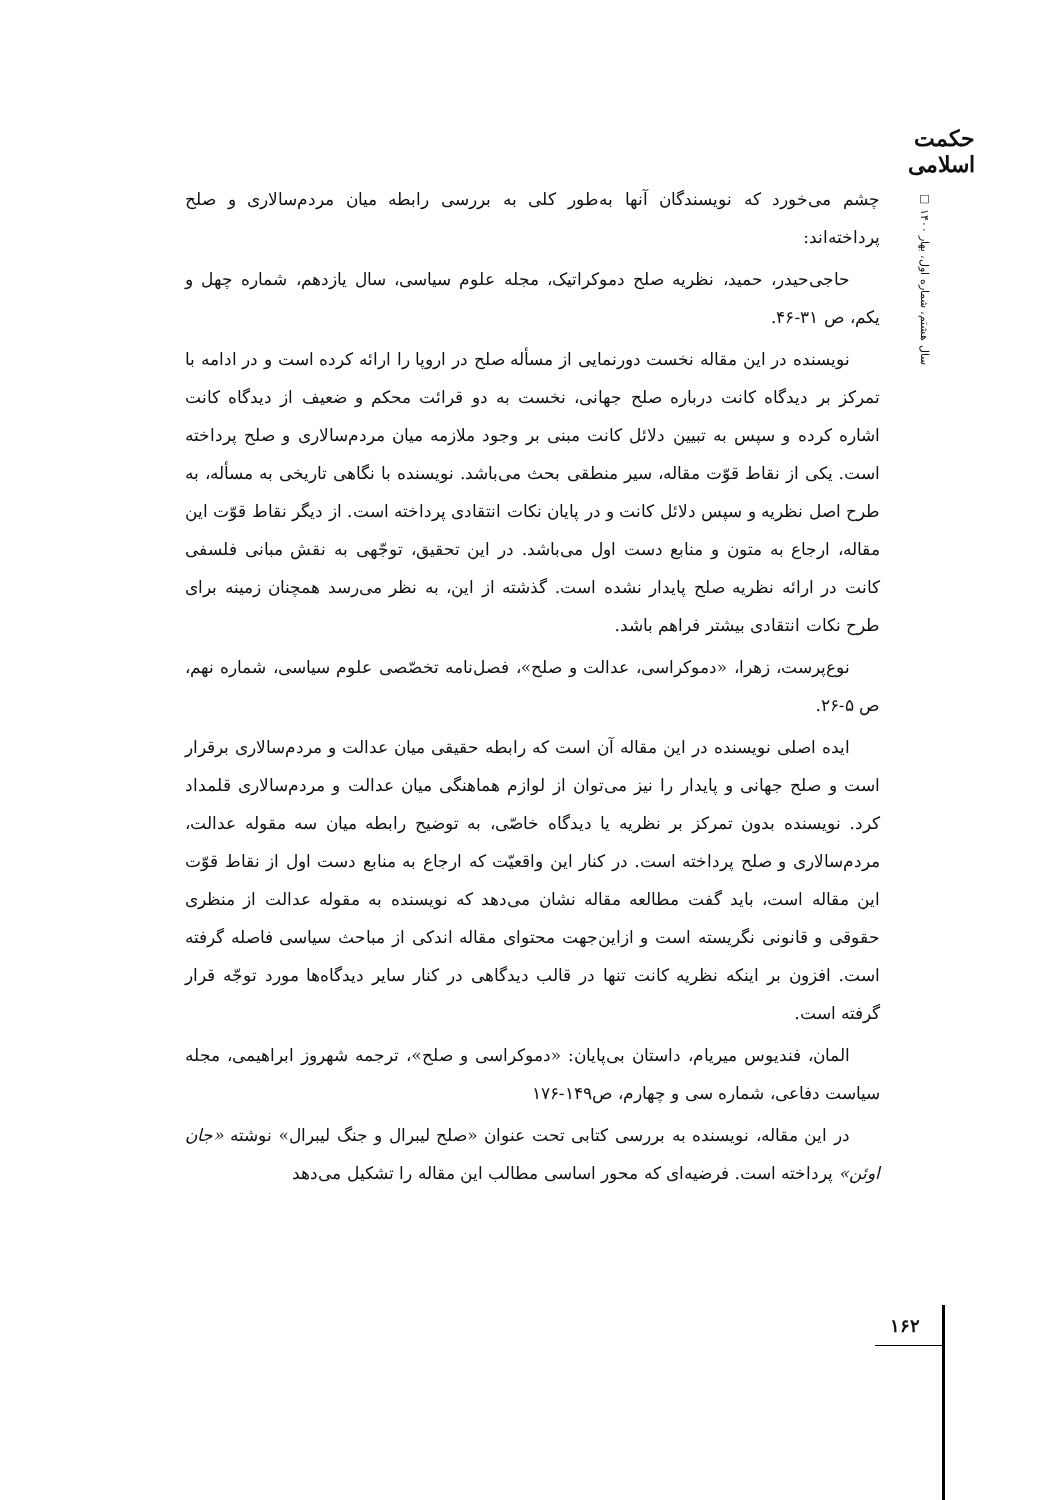حکمت اسلامی
سال هشتم، شماره اول، بهار ۱۴۰۰ □
چشم می‌خورد که نویسندگان آنها به‌طور کلی به بررسی رابطه میان مردم‌سالاری و صلح پرداخته‌اند:
حاجی‌حیدر، حمید، نظریه صلح دموکراتیک، مجله علوم سیاسی، سال یازدهم، شماره چهل و یکم، ص ۳۱-۴۶.
نویسنده در این مقاله نخست دورنمایی از مسأله صلح در اروپا را ارائه کرده است و در ادامه با تمرکز بر دیدگاه کانت درباره صلح جهانی، نخست به دو قرائت محکم و ضعیف از دیدگاه کانت اشاره کرده و سپس به تبیین دلائل کانت مبنی بر وجود ملازمه میان مردم‌سالاری و صلح پرداخته است. یکی از نقاط قوّت مقاله، سیر منطقی بحث می‌باشد. نویسنده با نگاهی تاریخی به مسأله، به طرح اصل نظریه و سپس دلائل کانت و در پایان نکات انتقادی پرداخته است. از دیگر نقاط قوّت این مقاله، ارجاع به متون و منابع دست اول می‌باشد. در این تحقیق، توجّهی به نقش مبانی فلسفی کانت در ارائه نظریه صلح پایدار نشده است. گذشته از این، به نظر می‌رسد همچنان زمینه برای طرح نکات انتقادی بیشتر فراهم باشد.
نوع‌پرست، زهرا، «دموکراسی، عدالت و صلح»، فصل‌نامه تخصّصی علوم سیاسی، شماره نهم، ص ۵-۲۶.
ایده اصلی نویسنده در این مقاله آن است که رابطه حقیقی میان عدالت و مردم‌سالاری برقرار است و صلح جهانی و پایدار را نیز می‌توان از لوازم هماهنگی میان عدالت و مردم‌سالاری قلمداد کرد. نویسنده بدون تمرکز بر نظریه یا دیدگاه خاصّی، به توضیح رابطه میان سه مقوله عدالت، مردم‌سالاری و صلح پرداخته است. در کنار این واقعیّت که ارجاع به منابع دست اول از نقاط قوّت این مقاله است، باید گفت مطالعه مقاله نشان می‌دهد که نویسنده به مقوله عدالت از منظری حقوقی و قانونی نگریسته است و ازاین‌جهت محتوای مقاله اندکی از مباحث سیاسی فاصله گرفته است. افزون بر اینکه نظریه کانت تنها در قالب دیدگاهی در کنار سایر دیدگاه‌ها مورد توجّه قرار گرفته است.
المان، فندیوس میریام، داستان بی‌پایان: «دموکراسی و صلح»، ترجمه شهروز ابراهیمی، مجله سیاست دفاعی، شماره سی و چهارم، ص۱۴۹-۱۷۶
در این مقاله، نویسنده به بررسی کتابی تحت عنوان «صلح لیبرال و جنگ لیبرال» نوشته «جان اوئن» پرداخته است. فرضیه‌ای که محور اساسی مطالب این مقاله را تشکیل می‌دهد
۱۶۲